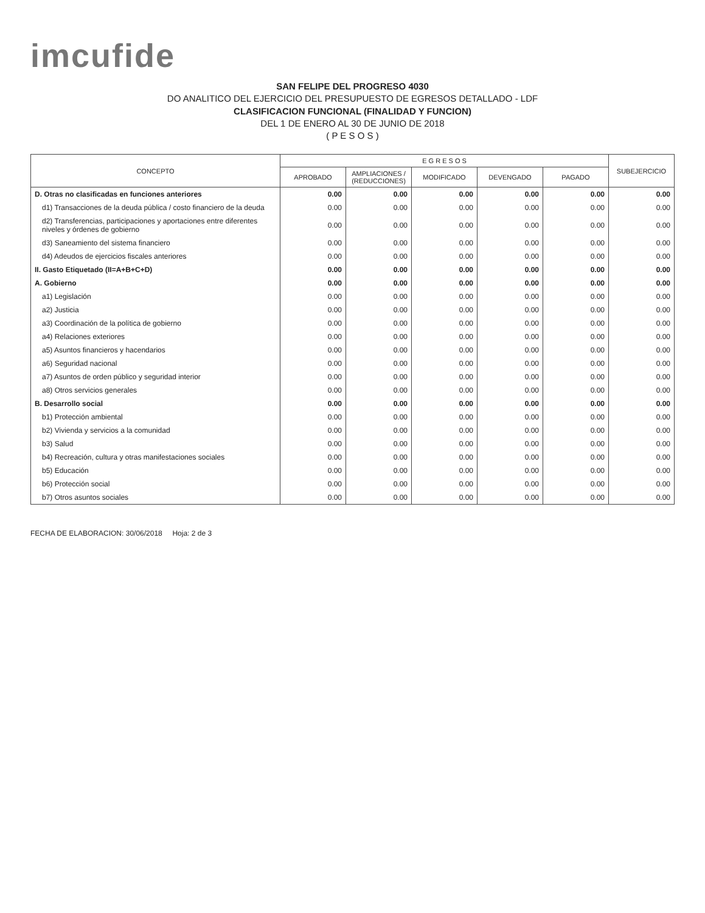imcufide
SAN FELIPE DEL PROGRESO 4030
DO ANALITICO DEL EJERCICIO DEL PRESUPUESTO DE EGRESOS DETALLADO - LDF
CLASIFICACION FUNCIONAL (FINALIDAD Y FUNCION)
DEL 1 DE ENERO AL 30 DE JUNIO DE 2018
( P E S O S )
| CONCEPTO | E G R E S O S | | | | | SUBEJERCICIO |
| --- | --- | --- | --- | --- | --- | --- |
| | APROBADO | AMPLIACIONES / (REDUCCIONES) | MODIFICADO | DEVENGADO | PAGADO | |
| D. Otras no clasificadas en funciones anteriores | 0.00 | 0.00 | 0.00 | 0.00 | 0.00 | 0.00 |
| d1) Transacciones de la deuda pública / costo financiero de la deuda | 0.00 | 0.00 | 0.00 | 0.00 | 0.00 | 0.00 |
| d2) Transferencias, participaciones y aportaciones entre diferentes niveles y órdenes de gobierno | 0.00 | 0.00 | 0.00 | 0.00 | 0.00 | 0.00 |
| d3) Saneamiento del sistema financiero | 0.00 | 0.00 | 0.00 | 0.00 | 0.00 | 0.00 |
| d4) Adeudos de ejercicios fiscales anteriores | 0.00 | 0.00 | 0.00 | 0.00 | 0.00 | 0.00 |
| II. Gasto Etiquetado (II=A+B+C+D) | 0.00 | 0.00 | 0.00 | 0.00 | 0.00 | 0.00 |
| A. Gobierno | 0.00 | 0.00 | 0.00 | 0.00 | 0.00 | 0.00 |
| a1) Legislación | 0.00 | 0.00 | 0.00 | 0.00 | 0.00 | 0.00 |
| a2) Justicia | 0.00 | 0.00 | 0.00 | 0.00 | 0.00 | 0.00 |
| a3) Coordinación de la política de gobierno | 0.00 | 0.00 | 0.00 | 0.00 | 0.00 | 0.00 |
| a4) Relaciones exteriores | 0.00 | 0.00 | 0.00 | 0.00 | 0.00 | 0.00 |
| a5) Asuntos financieros y hacendarios | 0.00 | 0.00 | 0.00 | 0.00 | 0.00 | 0.00 |
| a6) Seguridad nacional | 0.00 | 0.00 | 0.00 | 0.00 | 0.00 | 0.00 |
| a7) Asuntos de orden público y seguridad interior | 0.00 | 0.00 | 0.00 | 0.00 | 0.00 | 0.00 |
| a8) Otros servicios generales | 0.00 | 0.00 | 0.00 | 0.00 | 0.00 | 0.00 |
| B. Desarrollo social | 0.00 | 0.00 | 0.00 | 0.00 | 0.00 | 0.00 |
| b1) Protección ambiental | 0.00 | 0.00 | 0.00 | 0.00 | 0.00 | 0.00 |
| b2) Vivienda y servicios a la comunidad | 0.00 | 0.00 | 0.00 | 0.00 | 0.00 | 0.00 |
| b3) Salud | 0.00 | 0.00 | 0.00 | 0.00 | 0.00 | 0.00 |
| b4) Recreación, cultura y otras manifestaciones sociales | 0.00 | 0.00 | 0.00 | 0.00 | 0.00 | 0.00 |
| b5) Educación | 0.00 | 0.00 | 0.00 | 0.00 | 0.00 | 0.00 |
| b6) Protección social | 0.00 | 0.00 | 0.00 | 0.00 | 0.00 | 0.00 |
| b7) Otros asuntos sociales | 0.00 | 0.00 | 0.00 | 0.00 | 0.00 | 0.00 |
FECHA DE ELABORACION: 30/06/2018 Hoja: 2 de 3